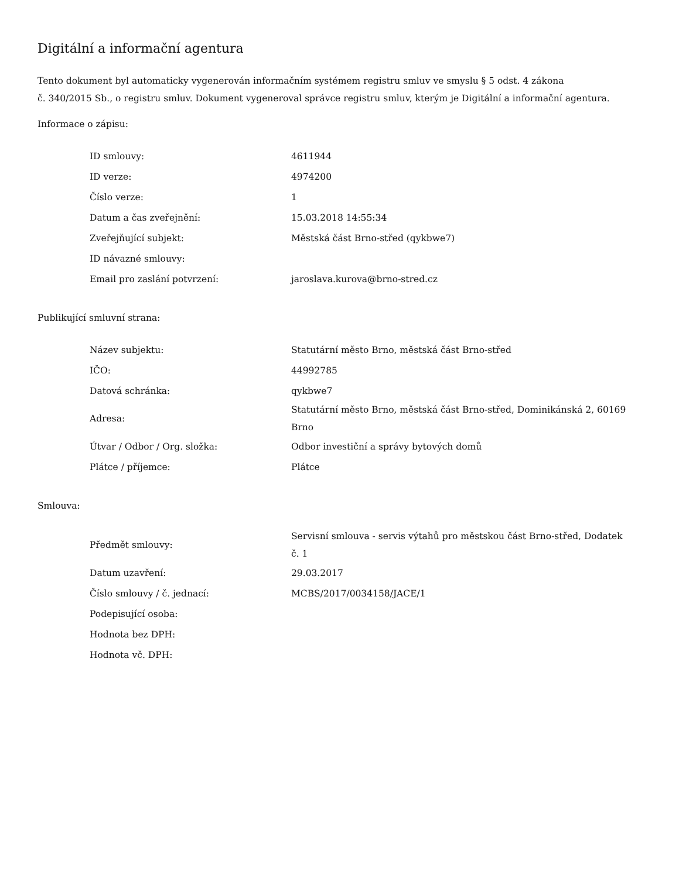Digitální a informační agentura
Tento dokument byl automaticky vygenerován informačním systémem registru smluv ve smyslu § 5 odst. 4 zákona
č. 340/2015 Sb., o registru smluv. Dokument vygeneroval správce registru smluv, kterým je Digitální a informační agentura.
Informace o zápisu:
| ID smlouvy: | 4611944 |
| ID verze: | 4974200 |
| Číslo verze: | 1 |
| Datum a čas zveřejnění: | 15.03.2018 14:55:34 |
| Zveřejňující subjekt: | Městská část Brno-střed (qykbwe7) |
| ID návazné smlouvy: | |
| Email pro zaslání potvrzení: | jaroslava.kurova@brno-stred.cz |
Publikující smluvní strana:
| Název subjektu: | Statutární město Brno, městská část Brno-střed |
| IČO: | 44992785 |
| Datová schránka: | qykbwe7 |
| Adresa: | Statutární město Brno, městská část Brno-střed, Dominikánská 2, 60169 Brno |
| Útvar / Odbor / Org. složka: | Odbor investiční a správy bytových domů |
| Plátce / příjemce: | Plátce |
Smlouva:
| Předmět smlouvy: | Servisní smlouva - servis výtahů pro městskou část Brno-střed, Dodatek č. 1 |
| Datum uzavření: | 29.03.2017 |
| Číslo smlouvy / č. jednací: | MCBS/2017/0034158/JACE/1 |
| Podepisující osoba: | |
| Hodnota bez DPH: | |
| Hodnota vč. DPH: | |